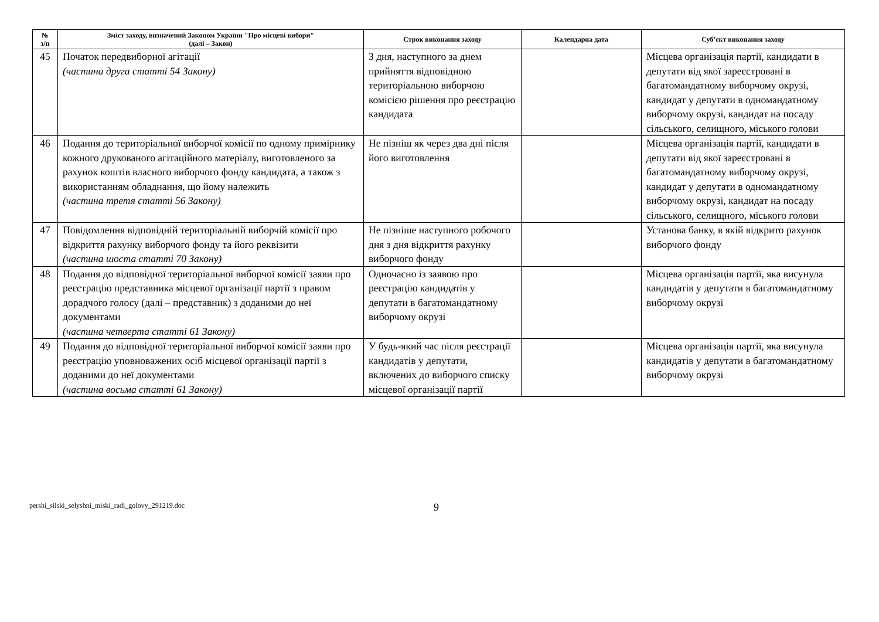| № з/п | Зміст заходу, визначений Законом України "Про місцеві вибори" (далі – Закон) | Строк виконання заходу | Календарна дата | Суб’єкт виконання заходу |
| --- | --- | --- | --- | --- |
| 45 | Початок передвиборної агітації (частина друга статті 54 Закону) | З дня, наступного за днем прийняття відповідною територіальною виборчою комісією рішення про реєстрацію кандидата | | Місцева організація партії, кандидати в депутати від якої зареєстровані в багатомандатному виборчому окрузі, кандидат у депутати в одномандатному виборчому окрузі, кандидат на посаду сільського, селищного, міського голови |
| 46 | Подання до територіальної виборчої комісії по одному примірнику кожного друкованого агітаційного матеріалу, виготовленого за рахунок коштів власного виборчого фонду кандидата, а також з використанням обладнання, що йому належить (частина третя статті 56 Закону) | Не пізніш як через два дні після його виготовлення | | Місцева організація партії, кандидати в депутати від якої зареєстровані в багатомандатному виборчому окрузі, кандидат у депутати в одномандатному виборчому окрузі, кандидат на посаду сільського, селищного, міського голови |
| 47 | Повідомлення відповідній територіальній виборчій комісії про відкриття рахунку виборчого фонду та його реквізити (частина шоста статті 70 Закону) | Не пізніше наступного робочого дня з дня відкриття рахунку виборчого фонду | | Установа банку, в якій відкрито рахунок виборчого фонду |
| 48 | Подання до відповідної територіальної виборчої комісії заяви про реєстрацію представника місцевої організації партії з правом дорадчого голосу (далі – представник) з доданими до неї документами (частина четверта статті 61 Закону) | Одночасно із заявою про реєстрацію кандидатів у депутати в багатомандатному виборчому окрузі | | Місцева організація партії, яка висунула кандидатів у депутати в багатомандатному виборчому окрузі |
| 49 | Подання до відповідної територіальної виборчої комісії заяви про реєстрацію уповноважених осіб місцевої організації партії з доданими до неї документами (частина восьма статті 61 Закону) | У будь-який час після реєстрації кандидатів у депутати, включених до виборчого списку місцевої організації партії | | Місцева організація партії, яка висунула кандидатів у депутати в багатомандатному виборчому окрузі |
pershi_silski_selyshni_miski_radi_golovy_291219.doc 9